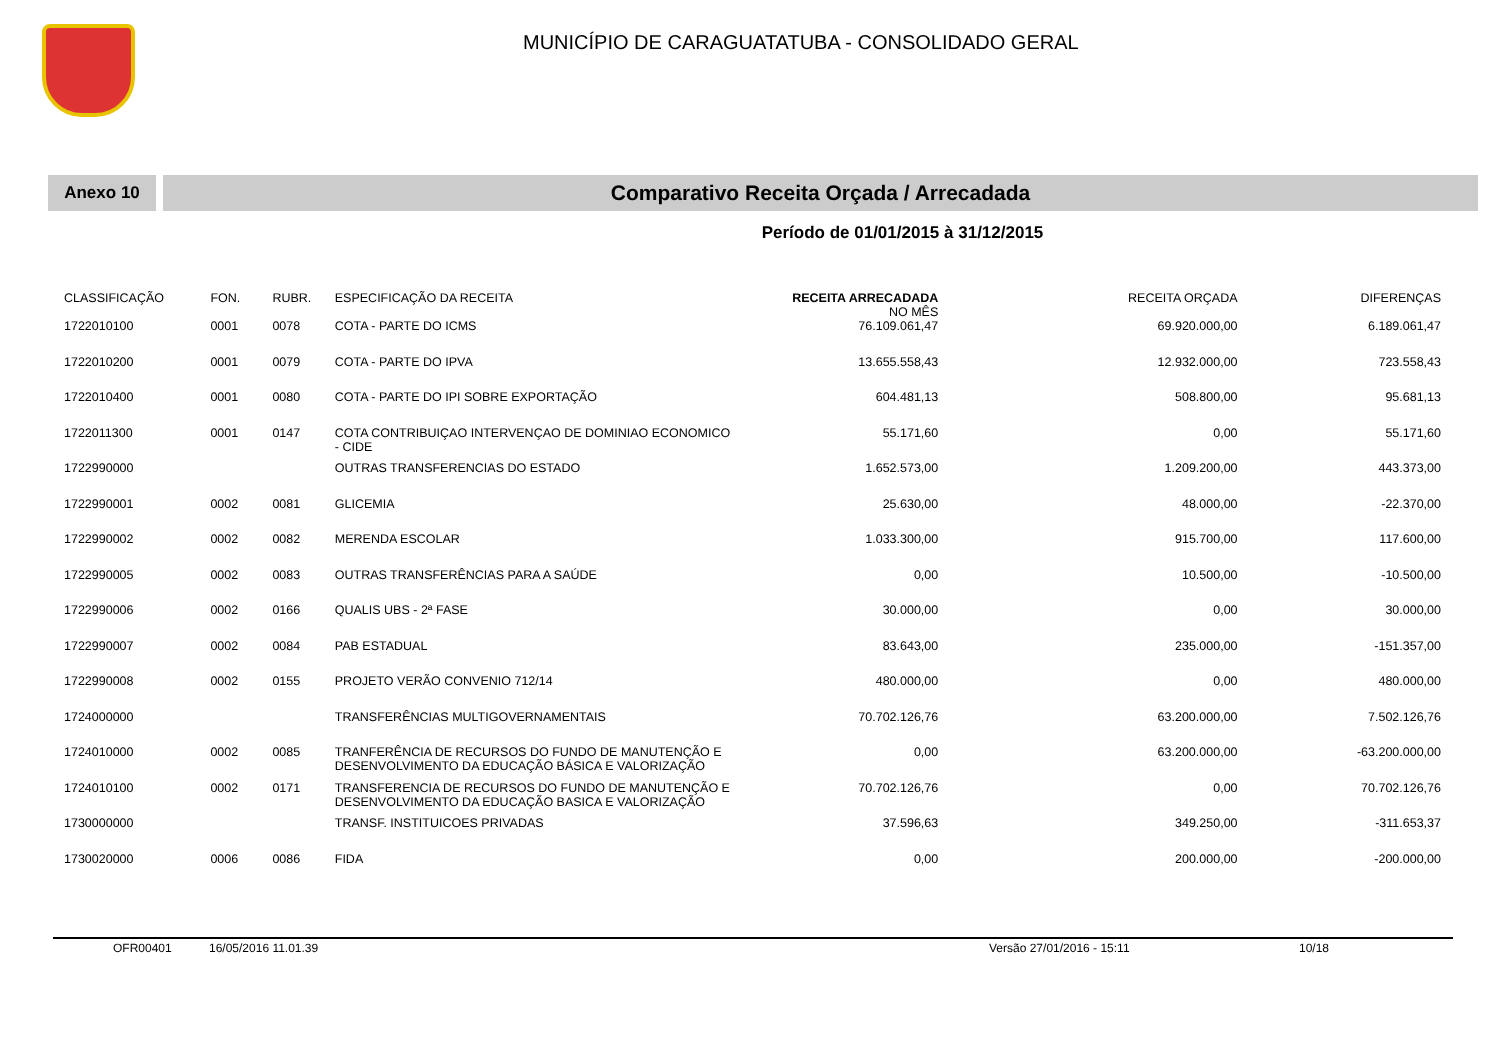MUNICÍPIO DE CARAGUATATUBA - CONSOLIDADO GERAL
Anexo 10
Comparativo Receita Orçada / Arrecadada
Período de 01/01/2015 à 31/12/2015
| CLASSIFICAÇÃO | FON. | RUBR. | ESPECIFICAÇÃO DA RECEITA | RECEITA ARRECADADA NO MÊS | RECEITA ORÇADA | DIFERENÇAS |
| --- | --- | --- | --- | --- | --- | --- |
| 1722010100 | 0001 | 0078 | COTA - PARTE DO ICMS | 76.109.061,47 | 69.920.000,00 | 6.189.061,47 |
| 1722010200 | 0001 | 0079 | COTA - PARTE DO IPVA | 13.655.558,43 | 12.932.000,00 | 723.558,43 |
| 1722010400 | 0001 | 0080 | COTA - PARTE DO IPI SOBRE EXPORTAÇÃO | 604.481,13 | 508.800,00 | 95.681,13 |
| 1722011300 | 0001 | 0147 | COTA CONTRIBUIÇAO INTERVENÇAO DE DOMINIAO ECONOMICO - CIDE | 55.171,60 | 0,00 | 55.171,60 |
| 1722990000 | | | OUTRAS TRANSFERENCIAS DO ESTADO | 1.652.573,00 | 1.209.200,00 | 443.373,00 |
| 1722990001 | 0002 | 0081 | GLICEMIA | 25.630,00 | 48.000,00 | -22.370,00 |
| 1722990002 | 0002 | 0082 | MERENDA ESCOLAR | 1.033.300,00 | 915.700,00 | 117.600,00 |
| 1722990005 | 0002 | 0083 | OUTRAS TRANSFERÊNCIAS PARA A SAÚDE | 0,00 | 10.500,00 | -10.500,00 |
| 1722990006 | 0002 | 0166 | QUALIS UBS - 2ª FASE | 30.000,00 | 0,00 | 30.000,00 |
| 1722990007 | 0002 | 0084 | PAB ESTADUAL | 83.643,00 | 235.000,00 | -151.357,00 |
| 1722990008 | 0002 | 0155 | PROJETO VERÃO CONVENIO 712/14 | 480.000,00 | 0,00 | 480.000,00 |
| 1724000000 | | | TRANSFERÊNCIAS MULTIGOVERNAMENTAIS | 70.702.126,76 | 63.200.000,00 | 7.502.126,76 |
| 1724010000 | 0002 | 0085 | TRANFERÊNCIA DE RECURSOS DO FUNDO DE MANUTENÇÃO E DESENVOLVIMENTO DA EDUCAÇÃO BÁSICA E VALORIZAÇÃO | 0,00 | 63.200.000,00 | -63.200.000,00 |
| 1724010100 | 0002 | 0171 | TRANSFERENCIA DE RECURSOS DO FUNDO DE MANUTENÇÃO E DESENVOLVIMENTO DA EDUCAÇÃO BASICA E VALORIZAÇÃO | 70.702.126,76 | 0,00 | 70.702.126,76 |
| 1730000000 | | | TRANSF. INSTITUICOES PRIVADAS | 37.596,63 | 349.250,00 | -311.653,37 |
| 1730020000 | 0006 | 0086 | FIDA | 0,00 | 200.000,00 | -200.000,00 |
OFR00401 16/05/2016 11.01.39 Versão 27/01/2016 - 15:11 10/18